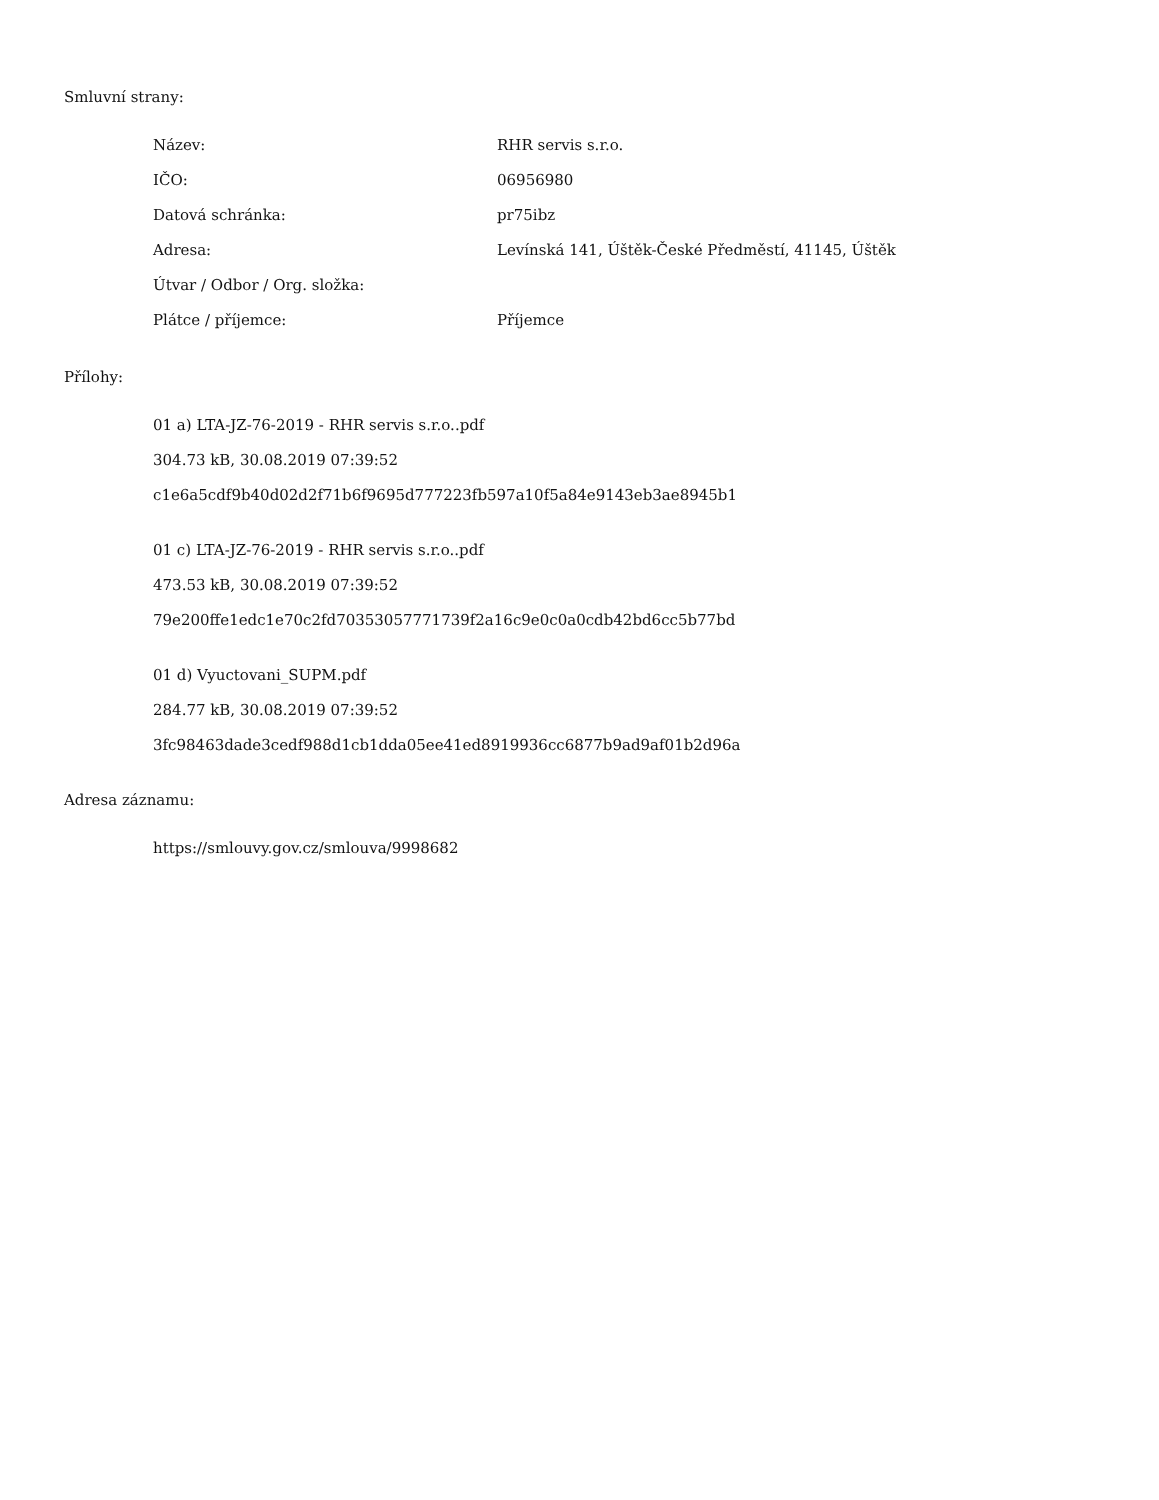Smluvní strany:
| Název: | RHR servis s.r.o. |
| IČO: | 06956980 |
| Datová schránka: | pr75ibz |
| Adresa: | Levínská 141, Úštěk-České Předměstí, 41145, Úštěk |
| Útvar / Odbor / Org. složka: | |
| Plátce / příjemce: | Příjemce |
Přílohy:
01 a) LTA-JZ-76-2019 - RHR servis s.r.o..pdf
304.73 kB, 30.08.2019 07:39:52
c1e6a5cdf9b40d02d2f71b6f9695d777223fb597a10f5a84e9143eb3ae8945b1
01 c) LTA-JZ-76-2019 - RHR servis s.r.o..pdf
473.53 kB, 30.08.2019 07:39:52
79e200ffe1edc1e70c2fd70353057771739f2a16c9e0c0a0cdb42bd6cc5b77bd
01 d) Vyuctovani_SUPM.pdf
284.77 kB, 30.08.2019 07:39:52
3fc98463dade3cedf988d1cb1dda05ee41ed8919936cc6877b9ad9af01b2d96a
Adresa záznamu:
https://smlouvy.gov.cz/smlouva/9998682